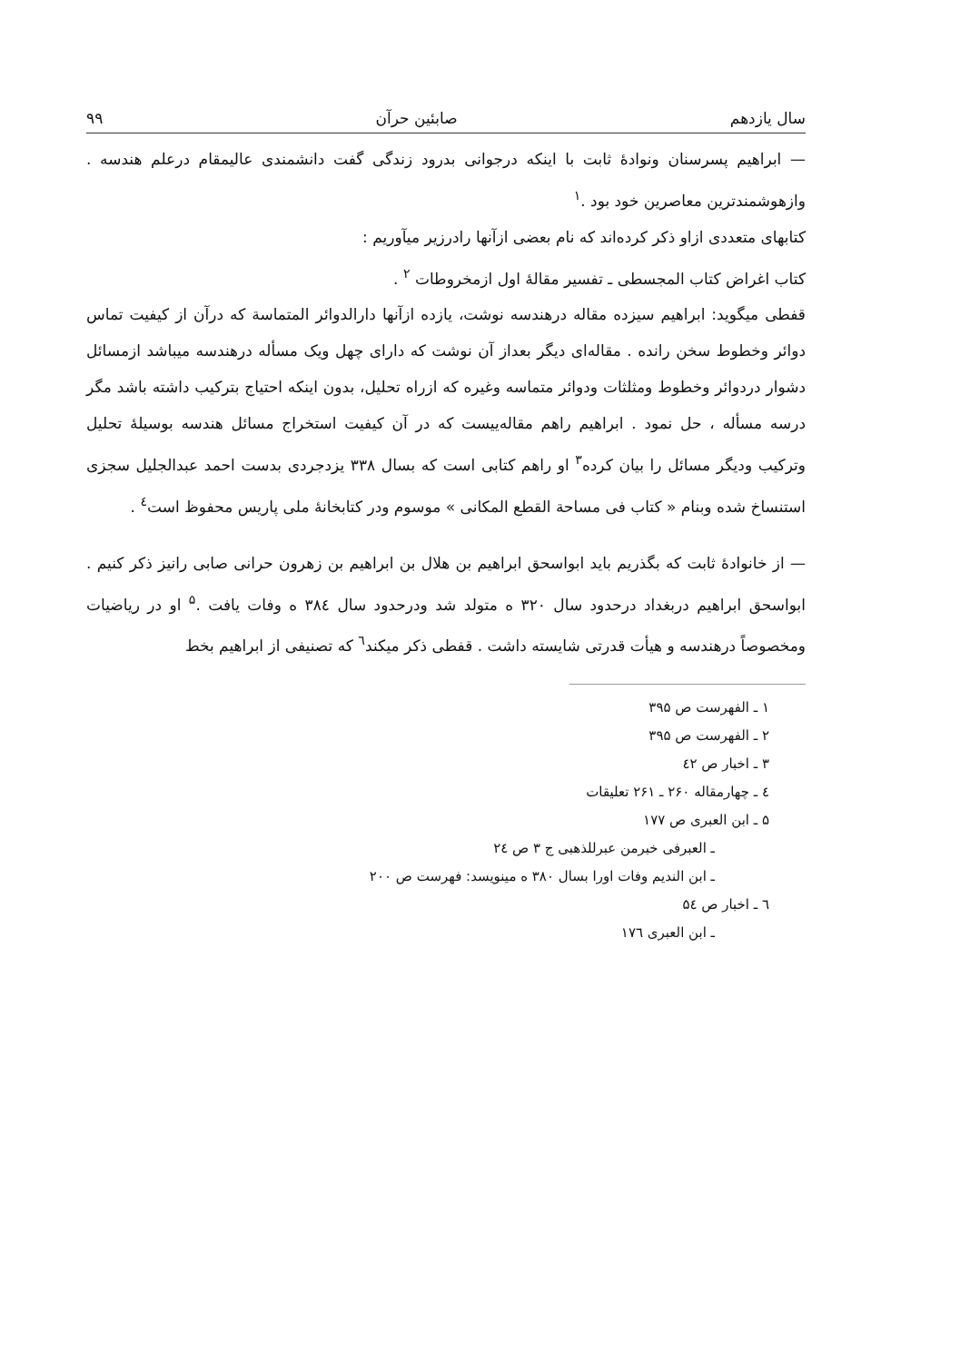سال یازدهم صابئین حرآن ۹۹
— ابراهیم پسرسنان ونوادهٔ ثابت با اینکه درجوانی بدرود زندگی گفت دانشمندی عالیمقام درعلم هندسه . وازهوشمندترین معاصرین خود بود .<sup>۱</sup>
کتابهای متعددی ازاو ذکر کرده‌اند که نام بعضی ازآنها رادرزیر میآوریم :
کتاب اغراض کتاب المجسطی ـ تفسیر مقالهٔ اول ازمخروطات <sup>۲</sup> .
قفطی میگوید: ابراهیم سیزده مقاله درهندسه نوشت، یازده ازآنها دارالدوائر المتماسة که درآن از کیفیت تماس دوائر وخطوط سخن رانده . مقاله‌ای دیگر بعداز آن نوشت که دارای چهل ویک مسأله درهندسه میباشد ازمسائل دشوار دردوائر وخطوط ومثلثات ودوائر متماسه وغیره که ازراه تحلیل، بدون اینکه احتیاج بترکیب داشته باشد مگر درسه مسأله ، حل نمود . ابراهیم راهم مقاله‌ییست که در آن کیفیت استخراج مسائل هندسه بوسیلهٔ تحلیل وترکیب ودیگر مسائل را بیان کرده<sup>۳</sup> او راهم کتابی است که بسال ۳۳۸ یزدجردی بدست احمد عبدالجلیل سجزی استنساخ شده وبنام « کتاب فی مساحة القطع المکانی » موسوم ودر کتابخانهٔ ملی پاریس محفوظ است<sup>٤</sup> .
— از خانوادهٔ ثابت که بگذریم باید ابواسحق ابراهیم بن هلال بن ابراهیم بن زهرون حرانی صابی رانیز ذکر کنیم . ابواسحق ابراهیم دربغداد درحدود سال ۳۲۰ ه متولد شد ودرحدود سال ۳۸٤ ه وفات یافت .<sup>۵</sup> او در ریاضیات ومخصوصاً درهندسه و هیأت قدرتی شایسته داشت . قفطی ذکر میکند<sup>٦</sup> که تصنیفی از ابراهیم بخط
۱ ـ الفهرست ص ۳۹۵
۲ ـ الفهرست ص ۳۹۵
۳ ـ اخبار ص ٤۲
٤ ـ چهارمقاله ۲۶۰ ـ ۲۶۱ تعلیقات
۵ ـ ابن العبری ص ۱۷۷
ـ العبرفی خبرمن عبرللذهبی ج ۳ ص ۲٤
ـ ابن الندیم وفات اورا بسال ۳۸۰ ه مینویسد: فهرست ص ۲۰۰
٦ ـ اخبار ص ۵٤
ـ ابن العبری ۱۷٦